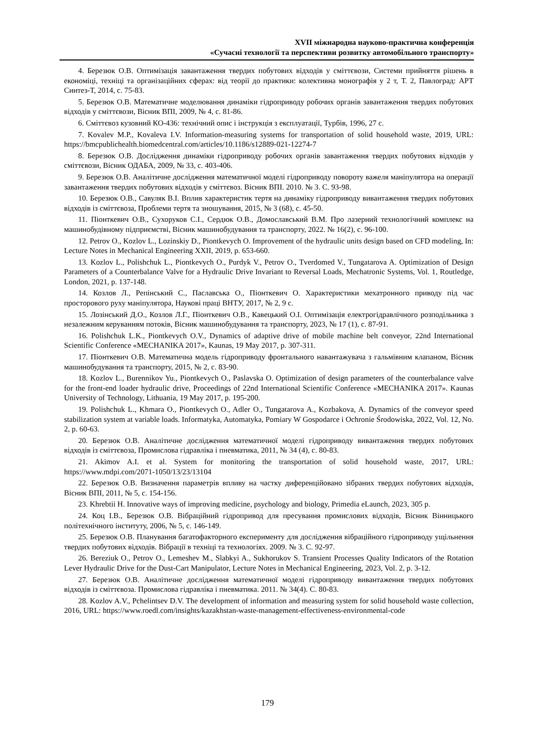XVII міжнародна науково-практична конференція
«Сучасні технології та перспективи розвитку автомобільного транспорту»
4. Березюк О.В. Оптимізація завантаження твердих побутових відходів у сміттєвози, Системи прийняття рішень в економіці, техніці та організаційних сферах: від теорії до практики: колективна монографія у 2 т, Т. 2, Павлоград: АРТ Синтез-Т, 2014, с. 75-83.
5. Березюк О.В. Математичне моделювання динаміки гідроприводу робочих органів завантаження твердих побутових відходів у сміттєвози, Вісник ВПІ, 2009, № 4, с. 81-86.
6. Сміттєвоз кузовний КО-436: технічний опис і інструкція з експлуатації, Турбів, 1996, 27 с.
7. Kovalev M.P., Kovaleva I.V. Information-measuring systems for transportation of solid household waste, 2019, URL: https://bmcpublichealth.biomedcentral.com/articles/10.1186/s12889-021-12274-7
8. Березюк О.В. Дослідження динаміки гідроприводу робочих органів завантаження твердих побутових відходів у сміттєвози, Вісник ОДАБА, 2009, № 33, с. 403-406.
9. Березюк О.В. Аналітичне дослідження математичної моделі гідроприводу повороту важеля маніпулятора на операції завантаження твердих побутових відходів у сміттєвоз. Вісник ВПІ. 2010. № 3. С. 93-98.
10. Березюк О.В., Савуляк В.І. Вплив характеристик тертя на динаміку гідроприводу вивантаження твердих побутових відходів із сміттєвоза, Проблеми тертя та зношування, 2015, № 3 (68), с. 45-50.
11. Піонткевич О.В., Сухоруков С.І., Сердюк О.В., Домославський В.М. Про лазерний технологічний комплекс на машинобудівному підприємстві, Вісник машинобудування та транспорту, 2022. № 16(2), с. 96-100.
12. Petrov O., Kozlov L., Lozinskiy D., Piontkevych O. Improvement of the hydraulic units design based on CFD modeling, In: Lecture Notes in Mechanical Engineering XXII, 2019, p. 653-660.
13. Kozlov L., Polishchuk L., Piontkevych O., Purdyk V., Petrov O., Tverdomed V., Tungatarova A. Optimization of Design Parameters of a Counterbalance Valve for a Hydraulic Drive Invariant to Reversal Loads, Mechatronic Systems, Vol. 1, Routledge, London, 2021, p. 137-148.
14. Козлов Л., Репінський С., Паславська О., Піонткевич О. Характеристики мехатронного приводу під час просторового руху маніпулятора, Наукові праці ВНТУ, 2017, № 2, 9 с.
15. Лозінський Д.О., Козлов Л.Г., Піонткевич О.В., Кавецький О.І. Оптимізація електрогідравлічного розподільника з незалежним керуванням потоків, Вісник машинобудування та транспорту, 2023, № 17 (1), с. 87-91.
16. Polishchuk L.K., Piontkevych O.V., Dynamics of adaptive drive of mobile machine belt conveyor, 22nd International Scientific Conference «MECHANIKA 2017», Kaunas, 19 May 2017, p. 307-311.
17. Піонткевич О.В. Математична модель гідроприводу фронтального навантажувача з гальмівним клапаном, Вісник машинобудування та транспорту, 2015, № 2, с. 83-90.
18. Kozlov L., Burennikov Yu., Piontkevych O., Paslavska O. Optimization of design parameters of the counterbalance valve for the front-end loader hydraulic drive, Proceedings of 22nd International Scientific Conference «MECHANIKA 2017». Kaunas University of Technology, Lithuania, 19 May 2017, p. 195-200.
19. Polishchuk L., Khmara O., Piontkevych O., Adler O., Tungatarova A., Kozbakova, A. Dynamics of the conveyor speed stabilization system at variable loads. Informatyka, Automatyka, Pomiary W Gospodarce i Ochronie Środowiska, 2022, Vol. 12, No. 2, p. 60-63.
20. Березюк О.В. Аналітичне дослідження математичної моделі гідроприводу вивантаження твердих побутових відходів із сміттєвоза, Промислова гідравліка і пневматика, 2011, № 34 (4), с. 80-83.
21. Akimov A.I. et al. System for monitoring the transportation of solid household waste, 2017, URL: https://www.mdpi.com/2071-1050/13/23/13104
22. Березюк О.В. Визначення параметрів впливу на частку диференційовано зібраних твердих побутових відходів, Вісник ВПІ, 2011, № 5, с. 154-156.
23. Khrebtii H. Innovative ways of improving medicine, psychology and biology, Primedia eLaunch, 2023, 305 p.
24. Коц І.В., Березюк О.В. Вібраційний гідропривод для пресування промислових відходів, Вісник Вінницького політехнічного інституту, 2006, № 5, с. 146-149.
25. Березюк О.В. Планування багатофакторного експерименту для дослідження вібраційного гідроприводу ущільнення твердих побутових відходів. Вібрації в техніці та технологіях. 2009. № 3. С. 92-97.
26. Bereziuk O., Petrov O., Lemeshev M., Slabkyi A., Sukhorukov S. Transient Processes Quality Indicators of the Rotation Lever Hydraulic Drive for the Dust-Cart Manipulator, Lecture Notes in Mechanical Engineering, 2023, Vol. 2, p. 3-12.
27. Березюк О.В. Аналітичне дослідження математичної моделі гідроприводу вивантаження твердих побутових відходів із сміттєвоза. Промислова гідравліка і пневматика. 2011. № 34(4). С. 80-83.
28. Kozlov A.V., Pchelintsev D.V. The development of information and measuring system for solid household waste collection, 2016, URL: https://www.roedl.com/insights/kazakhstan-waste-management-effectiveness-environmental-code
179